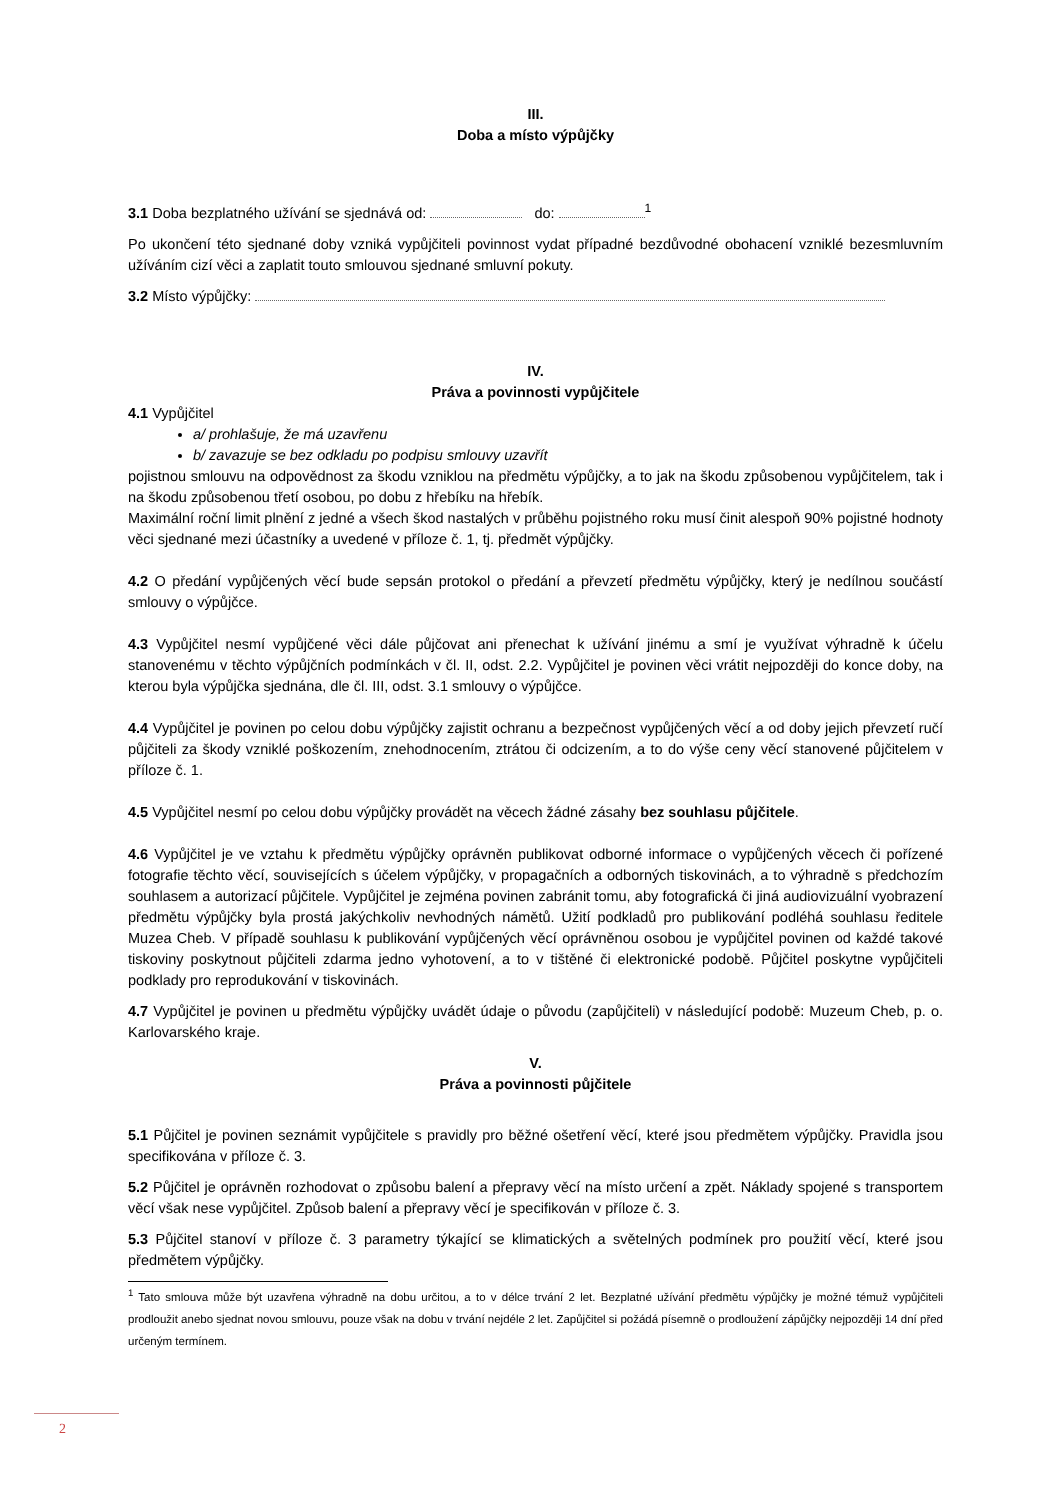III.
Doba a místo výpůjčky
3.1 Doba bezplatného užívání se sjednává od: do: <sup>1</sup>
Po ukončení této sjednané doby vzniká vypůjčiteli povinnost vydat případné bezdůvodné obohacení vzniklé bezesmluvním užíváním cizí věci a zaplatit touto smlouvou sjednané smluvní pokuty.
3.2 Místo výpůjčky:
IV.
Práva a povinnosti vypůjčitele
4.1 Vypůjčitel
a/ prohlašuje, že má uzavřenu
b/ zavazuje se bez odkladu po podpisu smlouvy uzavřít
pojistnou smlouvu na odpovědnost za škodu vzniklou na předmětu výpůjčky, a to jak na škodu způsobenou vypůjčitelem, tak i na škodu způsobenou třetí osobou, po dobu z hřebíku na hřebík.
Maximální roční limit plnění z jedné a všech škod nastalých v průběhu pojistného roku musí činit alespoň 90% pojistné hodnoty věci sjednané mezi účastníky a uvedené v příloze č. 1, tj. předmět výpůjčky.
4.2 O předání vypůjčených věcí bude sepsán protokol o předání a převzetí předmětu výpůjčky, který je nedílnou součástí smlouvy o výpůjčce.
4.3 Vypůjčitel nesmí vypůjčené věci dále půjčovat ani přenechat k užívání jinému a smí je využívat výhradně k účelu stanovenému v těchto výpůjčních podmínkách v čl. II, odst. 2.2. Vypůjčitel je povinen věci vrátit nejpozději do konce doby, na kterou byla výpůjčka sjednána, dle čl. III, odst. 3.1 smlouvy o výpůjčce.
4.4 Vypůjčitel je povinen po celou dobu výpůjčky zajistit ochranu a bezpečnost vypůjčených věcí a od doby jejich převzetí ručí půjčiteli za škody vzniklé poškozením, znehodnocením, ztrátou či odcizením, a to do výše ceny věcí stanovené půjčitelem v příloze č. 1.
4.5 Vypůjčitel nesmí po celou dobu výpůjčky provádět na věcech žádné zásahy bez souhlasu půjčitele.
4.6 Vypůjčitel je ve vztahu k předmětu výpůjčky oprávněn publikovat odborné informace o vypůjčených věcech či pořízené fotografie těchto věcí, souvisejících s účelem výpůjčky, v propagačních a odborných tiskovinách, a to výhradně s předchozím souhlasem a autorizací půjčitele. Vypůjčitel je zejména povinen zabránit tomu, aby fotografická či jiná audiovizuální vyobrazení předmětu výpůjčky byla prostá jakýchkoliv nevhodných námětů. Užití podkladů pro publikování podléhá souhlasu ředitele Muzea Cheb. V případě souhlasu k publikování vypůjčených věcí oprávněnou osobou je vypůjčitel povinen od každé takové tiskoviny poskytnout půjčiteli zdarma jedno vyhotovení, a to v tištěné či elektronické podobě. Půjčitel poskytne vypůjčiteli podklady pro reprodukování v tiskovinách.
4.7 Vypůjčitel je povinen u předmětu výpůjčky uvádět údaje o původu (zapůjčiteli) v následující podobě: Muzeum Cheb, p. o. Karlovarského kraje.
V.
Práva a povinnosti půjčitele
5.1 Půjčitel je povinen seznámit vypůjčitele s pravidly pro běžné ošetření věcí, které jsou předmětem výpůjčky. Pravidla jsou specifikována v příloze č. 3.
5.2 Půjčitel je oprávněn rozhodovat o způsobu balení a přepravy věcí na místo určení a zpět. Náklady spojené s transportem věcí však nese vypůjčitel. Způsob balení a přepravy věcí je specifikován v příloze č. 3.
5.3 Půjčitel stanoví v příloze č. 3 parametry týkající se klimatických a světelných podmínek pro použití věcí, které jsou předmětem výpůjčky.
<sup>1</sup> Tato smlouva může být uzavřena výhradně na dobu určitou, a to v délce trvání 2 let. Bezplatné užívání předmětu výpůjčky je možné témuž vypůjčiteli prodloužit anebo sjednat novou smlouvu, pouze však na dobu v trvání nejdéle 2 let. Zapůjčitel si požádá písemně o prodloužení zápůjčky nejpozději 14 dní před určeným termínem.
2